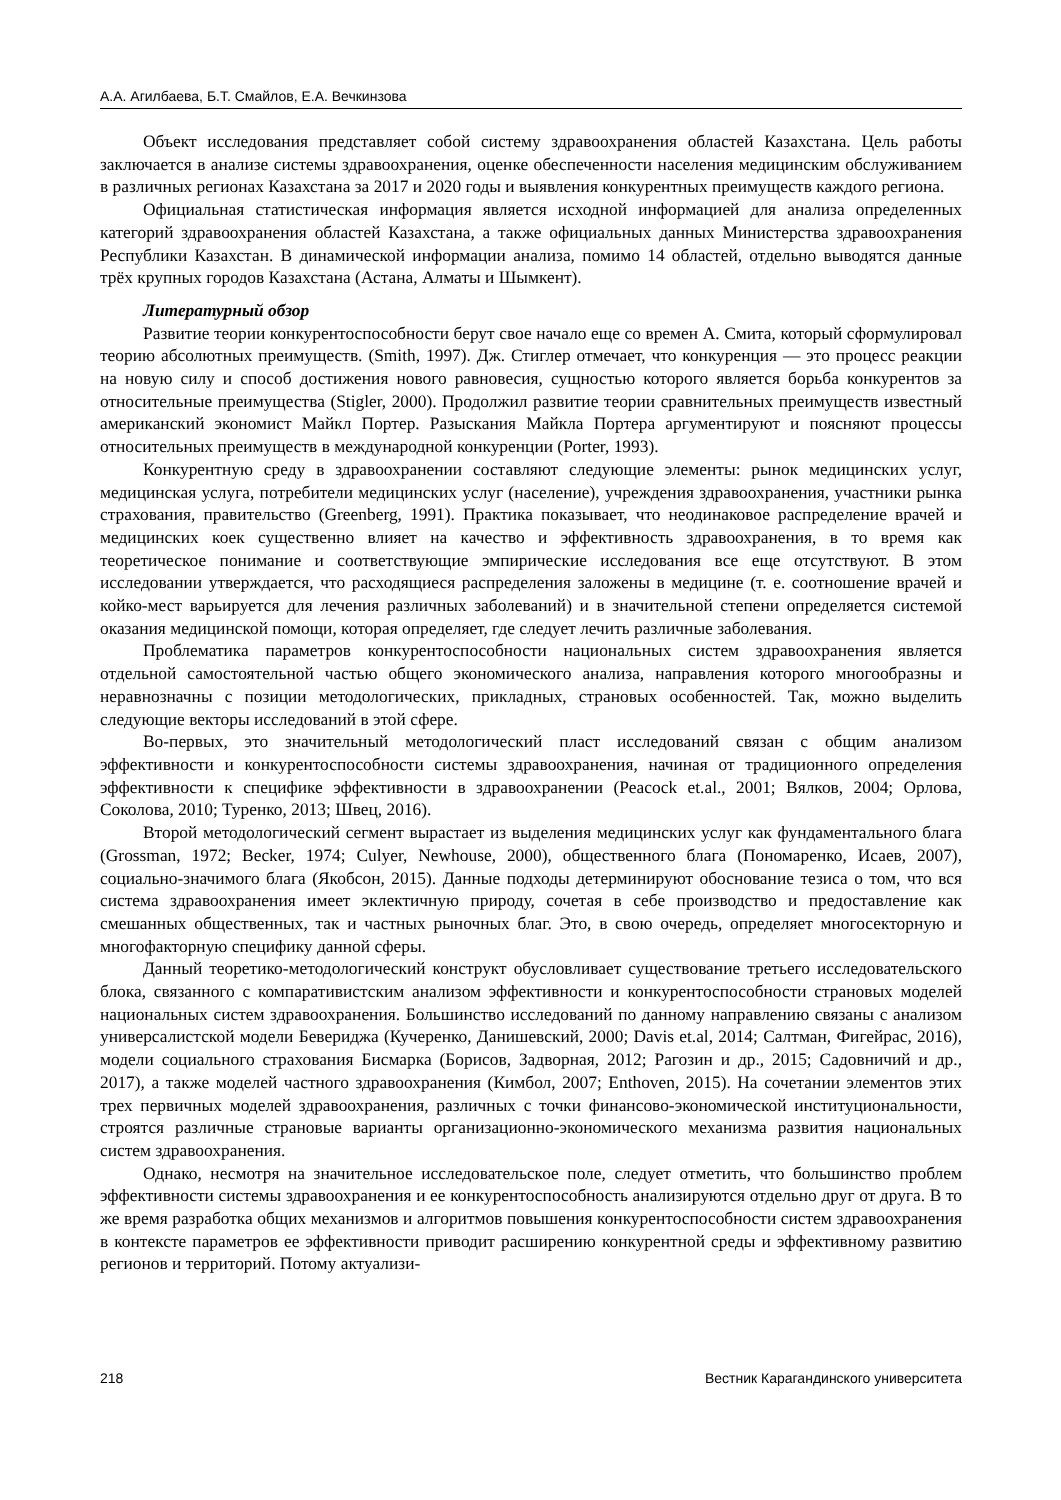А.А. Агилбаева, Б.Т. Смайлов, Е.А. Вечкинзова
Объект исследования представляет собой систему здравоохранения областей Казахстана. Цель работы заключается в анализе системы здравоохранения, оценке обеспеченности населения медицинским обслуживанием в различных регионах Казахстана за 2017 и 2020 годы и выявления конкурентных преимуществ каждого региона.
Официальная статистическая информация является исходной информацией для анализа определенных категорий здравоохранения областей Казахстана, а также официальных данных Министерства здравоохранения Республики Казахстан. В динамической информации анализа, помимо 14 областей, отдельно выводятся данные трёх крупных городов Казахстана (Астана, Алматы и Шымкент).
Литературный обзор
Развитие теории конкурентоспособности берут свое начало еще со времен А. Смита, который сформулировал теорию абсолютных преимуществ. (Smith, 1997). Дж. Стиглер отмечает, что конкуренция — это процесс реакции на новую силу и способ достижения нового равновесия, сущностью которого является борьба конкурентов за относительные преимущества (Stigler, 2000). Продолжил развитие теории сравнительных преимуществ известный американский экономист Майкл Портер. Разыскания Майкла Портера аргументируют и поясняют процессы относительных преимуществ в международной конкуренции (Porter, 1993).
Конкурентную среду в здравоохранении составляют следующие элементы: рынок медицинских услуг, медицинская услуга, потребители медицинских услуг (население), учреждения здравоохранения, участники рынка страхования, правительство (Greenberg, 1991). Практика показывает, что неодинаковое распределение врачей и медицинских коек существенно влияет на качество и эффективность здравоохранения, в то время как теоретическое понимание и соответствующие эмпирические исследования все еще отсутствуют. В этом исследовании утверждается, что расходящиеся распределения заложены в медицине (т. е. соотношение врачей и койко-мест варьируется для лечения различных заболеваний) и в значительной степени определяется системой оказания медицинской помощи, которая определяет, где следует лечить различные заболевания.
Проблематика параметров конкурентоспособности национальных систем здравоохранения является отдельной самостоятельной частью общего экономического анализа, направления которого многообразны и неравнозначны с позиции методологических, прикладных, страновых особенностей. Так, можно выделить следующие векторы исследований в этой сфере.
Во-первых, это значительный методологический пласт исследований связан с общим анализом эффективности и конкурентоспособности системы здравоохранения, начиная от традиционного определения эффективности к специфике эффективности в здравоохранении (Peacock et.al., 2001; Вялков, 2004; Орлова, Соколова, 2010; Туренко, 2013; Швец, 2016).
Второй методологический сегмент вырастает из выделения медицинских услуг как фундаментального блага (Grossman, 1972; Becker, 1974; Culyer, Newhouse, 2000), общественного блага (Пономаренко, Исаев, 2007), социально-значимого блага (Якобсон, 2015). Данные подходы детерминируют обоснование тезиса о том, что вся система здравоохранения имеет эклектичную природу, сочетая в себе производство и предоставление как смешанных общественных, так и частных рыночных благ. Это, в свою очередь, определяет многосекторную и многофакторную специфику данной сферы.
Данный теоретико-методологический конструкт обусловливает существование третьего исследовательского блока, связанного с компаративистским анализом эффективности и конкурентоспособности страновых моделей национальных систем здравоохранения. Большинство исследований по данному направлению связаны с анализом универсалистской модели Бевериджа (Кучеренко, Данишевский, 2000; Davis et.al, 2014; Салтман, Фигейрас, 2016), модели социального страхования Бисмарка (Борисов, Задворная, 2012; Рагозин и др., 2015; Садовничий и др., 2017), а также моделей частного здравоохранения (Кимбол, 2007; Enthoven, 2015). На сочетании элементов этих трех первичных моделей здравоохранения, различных с точки финансово-экономической институциональности, строятся различные страновые варианты организационно-экономического механизма развития национальных систем здравоохранения.
Однако, несмотря на значительное исследовательское поле, следует отметить, что большинство проблем эффективности системы здравоохранения и ее конкурентоспособность анализируются отдельно друг от друга. В то же время разработка общих механизмов и алгоритмов повышения конкурентоспособности систем здравоохранения в контексте параметров ее эффективности приводит расширению конкурентной среды и эффективному развитию регионов и территорий. Потому актуализи-
218 Вестник Карагандинского университета